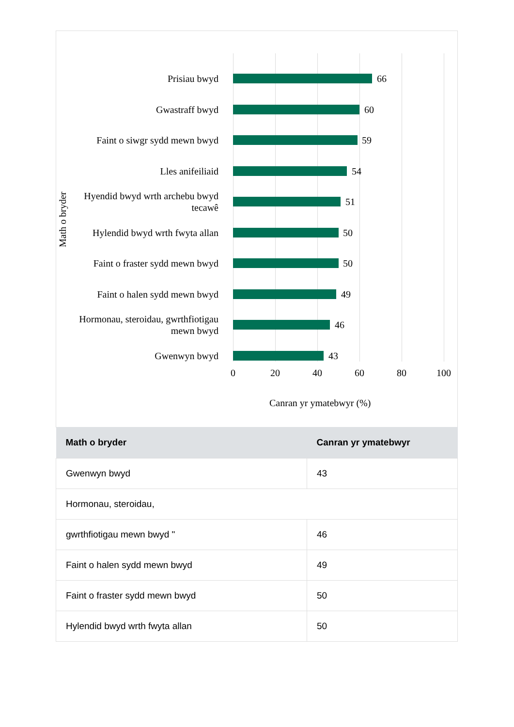Prisiau bwyd
66
Gwastraff bwyd
60
Faint o siwgr sydd mewn bwyd
59
Lles anifeiliaid
54
Hyendid bwyd wrth archebu bwyd tecawê
51
Hylendid bwyd wrth fwyta allan
50
Faint o fraster sydd mewn bwyd
50
Faint o halen sydd mewn bwyd
49
Hormonau, steroidau, gwrthfiotigau mewn bwyd
46
Gwenwyn bwyd
43
0 20 40 60 80 100
Math o bryder
Canran yr ymatebwyr (%)
| Math o bryder | Canran yr ymatebwyr |
| --- | --- |
| Gwenwyn bwyd | 43 |
| Hormonau, steroidau, | |
| gwrthfiotigau mewn bwyd " | 46 |
| Faint o halen sydd mewn bwyd | 49 |
| Faint o fraster sydd mewn bwyd | 50 |
| Hylendid bwyd wrth fwyta allan | 50 |